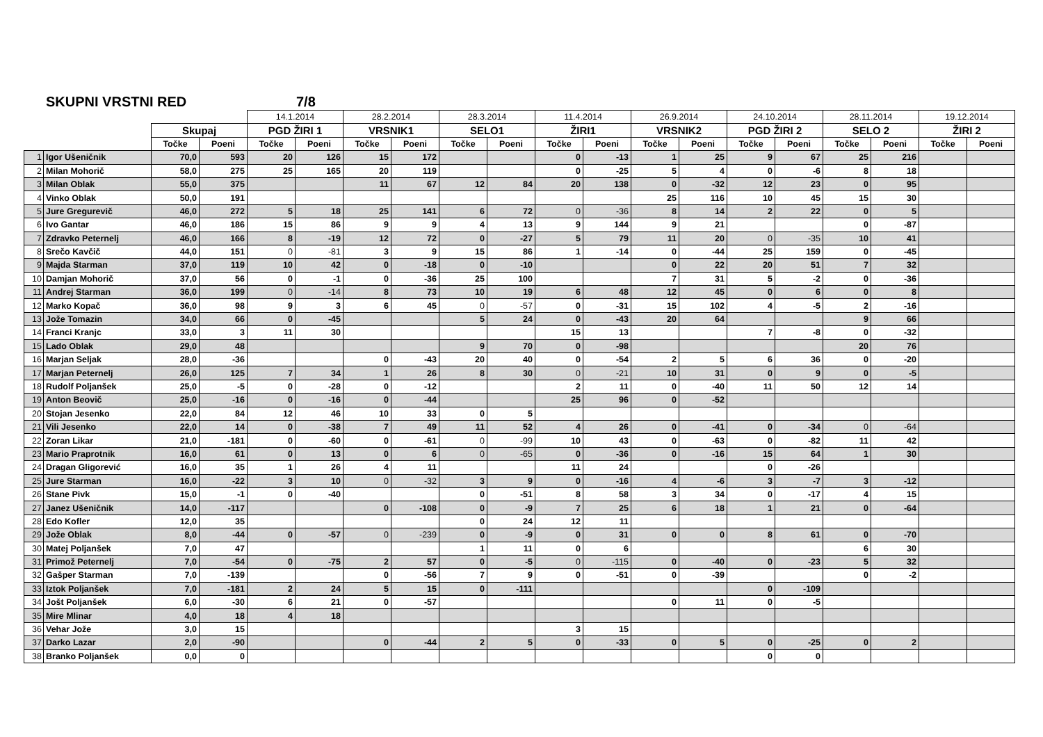SKUPNI VRSTNI RED 7/8
| | | | | 14.1.2014 | | 28.2.2014 | | 28.3.2014 | | 11.4.2014 | | 26.9.2014 | | 24.10.2014 | | 28.11.2014 | | 19.12.2014 | |
| --- | --- | --- | --- | --- | --- | --- | --- | --- | --- | --- | --- | --- | --- | --- | --- | --- | --- | --- | --- |
| | | Skupaj | | PGD ŽIRI 1 | | VRSNIK1 | | SELO1 | | ŽIRI1 | | VRSNIK2 | | PGD ŽIRI 2 | | SELO 2 | | ŽIRI 2 | |
| | | Točke | Poeni | Točke | Poeni | Točke | Poeni | Točke | Poeni | Točke | Poeni | Točke | Poeni | Točke | Poeni | Točke | Poeni | Točke | Poeni |
| 1 | Igor Ušeničnik | 70,0 | 593 | 20 | 126 | 15 | 172 | | | 0 | -13 | 1 | 25 | 9 | 67 | 25 | 216 | | |
| 2 | Milan Mohorič | 58,0 | 275 | 25 | 165 | 20 | 119 | | | 0 | -25 | 5 | 4 | 0 | -6 | 8 | 18 | | |
| 3 | Milan Oblak | 55,0 | 375 | | | 11 | 67 | 12 | 84 | 20 | 138 | 0 | -32 | 12 | 23 | 0 | 95 | | |
| 4 | Vinko Oblak | 50,0 | 191 | | | | | | | | | 25 | 116 | 10 | 45 | 15 | 30 | | |
| 5 | Jure Gregurevič | 46,0 | 272 | 5 | 18 | 25 | 141 | 6 | 72 | 0 | -36 | 8 | 14 | 2 | 22 | 0 | 5 | | |
| 6 | Ivo Gantar | 46,0 | 186 | 15 | 86 | 9 | 9 | 4 | 13 | 9 | 144 | 9 | 21 | | | 0 | -87 | | |
| 7 | Zdravko Peternelj | 46,0 | 166 | 8 | -19 | 12 | 72 | 0 | -27 | 5 | 79 | 11 | 20 | 0 | -35 | 10 | 41 | | |
| 8 | Srečo Kavčič | 44,0 | 151 | 0 | -81 | 3 | 9 | 15 | 86 | 1 | -14 | 0 | -44 | 25 | 159 | 0 | -45 | | |
| 9 | Majda Starman | 37,0 | 119 | 10 | 42 | 0 | -18 | 0 | -10 | | | 0 | 22 | 20 | 51 | 7 | 32 | | |
| 10 | Damjan Mohorič | 37,0 | 56 | 0 | -1 | 0 | -36 | 25 | 100 | | | 7 | 31 | 5 | -2 | 0 | -36 | | |
| 11 | Andrej Starman | 36,0 | 199 | 0 | -14 | 8 | 73 | 10 | 19 | 6 | 48 | 12 | 45 | 0 | 6 | 0 | 8 | | |
| 12 | Marko Kopač | 36,0 | 98 | 9 | 3 | 6 | 45 | 0 | -57 | 0 | -31 | 15 | 102 | 4 | -5 | 2 | -16 | | |
| 13 | Jože Tomazin | 34,0 | 66 | 0 | -45 | | | 5 | 24 | 0 | -43 | 20 | 64 | | | 9 | 66 | | |
| 14 | Franci Kranjc | 33,0 | 3 | 11 | 30 | | | | | 15 | 13 | | | 7 | -8 | 0 | -32 | | |
| 15 | Lado Oblak | 29,0 | 48 | | | | | 9 | 70 | 0 | -98 | | | | | 20 | 76 | | |
| 16 | Marjan Seljak | 28,0 | -36 | | | 0 | -43 | 20 | 40 | 0 | -54 | 2 | 5 | 6 | 36 | 0 | -20 | | |
| 17 | Marjan Peternelj | 26,0 | 125 | 7 | 34 | 1 | 26 | 8 | 30 | 0 | -21 | 10 | 31 | 0 | 9 | 0 | -5 | | |
| 18 | Rudolf Poljanšek | 25,0 | -5 | 0 | -28 | 0 | -12 | | | 2 | 11 | 0 | -40 | 11 | 50 | 12 | 14 | | |
| 19 | Anton Beovič | 25,0 | -16 | 0 | -16 | 0 | -44 | | | 25 | 96 | 0 | -52 | | | | | | |
| 20 | Stojan Jesenko | 22,0 | 84 | 12 | 46 | 10 | 33 | 0 | 5 | | | | | | | | | | |
| 21 | Vili Jesenko | 22,0 | 14 | 0 | -38 | 7 | 49 | 11 | 52 | 4 | 26 | 0 | -41 | 0 | -34 | 0 | -64 | | |
| 22 | Zoran Likar | 21,0 | -181 | 0 | -60 | 0 | -61 | 0 | -99 | 10 | 43 | 0 | -63 | 0 | -82 | 11 | 42 | | |
| 23 | Mario Praprotnik | 16,0 | 61 | 0 | 13 | 0 | 6 | 0 | -65 | 0 | -36 | 0 | -16 | 15 | 64 | 1 | 30 | | |
| 24 | Dragan Gligorević | 16,0 | 35 | 1 | 26 | 4 | 11 | | | 11 | 24 | | | 0 | -26 | | | | |
| 25 | Jure Starman | 16,0 | -22 | 3 | 10 | 0 | -32 | 3 | 9 | 0 | -16 | 4 | -6 | 3 | -7 | 3 | -12 | | |
| 26 | Stane Pivk | 15,0 | -1 | 0 | -40 | | | 0 | -51 | 8 | 58 | 3 | 34 | 0 | -17 | 4 | 15 | | |
| 27 | Janez Ušeničnik | 14,0 | -117 | | | 0 | -108 | 0 | -9 | 7 | 25 | 6 | 18 | 1 | 21 | 0 | -64 | | |
| 28 | Edo Kofler | 12,0 | 35 | | | | | 0 | 24 | 12 | 11 | | | | | | | | |
| 29 | Jože Oblak | 8,0 | -44 | 0 | -57 | 0 | -239 | 0 | -9 | 0 | 31 | 0 | 0 | 8 | 61 | 0 | -70 | | |
| 30 | Matej Poljanšek | 7,0 | 47 | | | | | 1 | 11 | 0 | 6 | | | | | 6 | 30 | | |
| 31 | Primož Peternelj | 7,0 | -54 | 0 | -75 | 2 | 57 | 0 | -5 | 0 | -115 | 0 | -40 | 0 | -23 | 5 | 32 | | |
| 32 | Gašper Starman | 7,0 | -139 | | | 0 | -56 | 7 | 9 | 0 | -51 | 0 | -39 | | | 0 | -2 | | |
| 33 | Iztok Poljanšek | 7,0 | -181 | 2 | 24 | 5 | 15 | 0 | -111 | | | | | 0 | -109 | | | | |
| 34 | Jošt Poljanšek | 6,0 | -30 | 6 | 21 | 0 | -57 | | | | | 0 | 11 | 0 | -5 | | | | |
| 35 | Mire Mlinar | 4,0 | 18 | 4 | 18 | | | | | | | | | | | | | | |
| 36 | Vehar Jože | 3,0 | 15 | | | | | | | 3 | 15 | | | | | | | | |
| 37 | Darko Lazar | 2,0 | -90 | | | 0 | -44 | 2 | 5 | 0 | -33 | 0 | 5 | 0 | -25 | 0 | 2 | | |
| 38 | Branko Poljanšek | 0,0 | 0 | | | | | | | | | | | 0 | 0 | | | | |